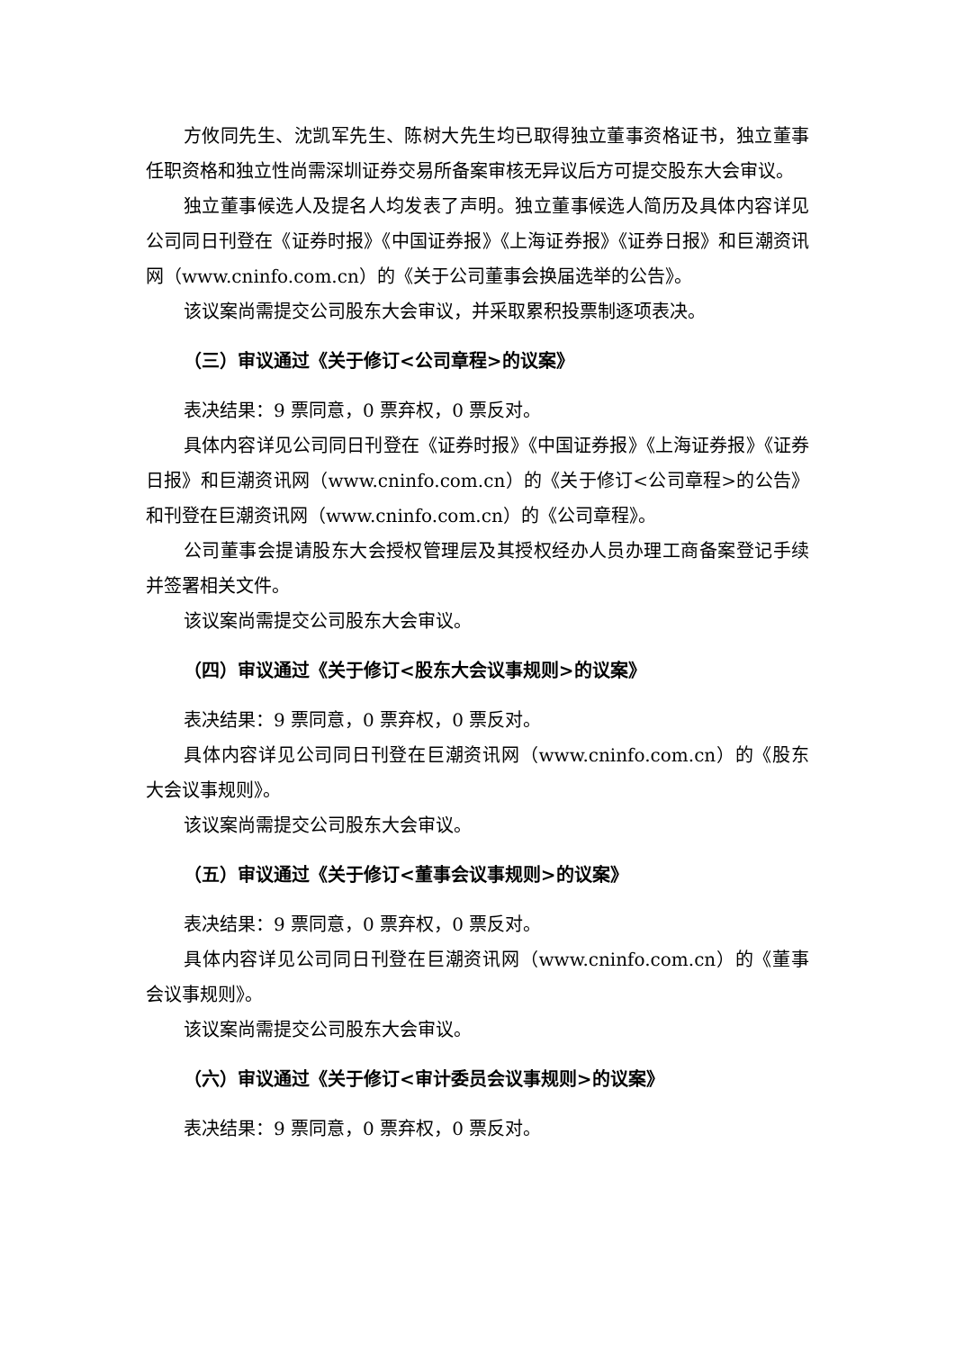方攸同先生、沈凯军先生、陈树大先生均已取得独立董事资格证书，独立董事任职资格和独立性尚需深圳证券交易所备案审核无异议后方可提交股东大会审议。
独立董事候选人及提名人均发表了声明。独立董事候选人简历及具体内容详见公司同日刊登在《证券时报》《中国证券报》《上海证券报》《证券日报》和巨潮资讯网（www.cninfo.com.cn）的《关于公司董事会换届选举的公告》。
该议案尚需提交公司股东大会审议，并采取累积投票制逐项表决。
（三）审议通过《关于修订<公司章程>的议案》
表决结果：9 票同意，0 票弃权，0 票反对。
具体内容详见公司同日刊登在《证券时报》《中国证券报》《上海证券报》《证券日报》和巨潮资讯网（www.cninfo.com.cn）的《关于修订<公司章程>的公告》和刊登在巨潮资讯网（www.cninfo.com.cn）的《公司章程》。
公司董事会提请股东大会授权管理层及其授权经办人员办理工商备案登记手续并签署相关文件。
该议案尚需提交公司股东大会审议。
（四）审议通过《关于修订<股东大会议事规则>的议案》
表决结果：9 票同意，0 票弃权，0 票反对。
具体内容详见公司同日刊登在巨潮资讯网（www.cninfo.com.cn）的《股东大会议事规则》。
该议案尚需提交公司股东大会审议。
（五）审议通过《关于修订<董事会议事规则>的议案》
表决结果：9 票同意，0 票弃权，0 票反对。
具体内容详见公司同日刊登在巨潮资讯网（www.cninfo.com.cn）的《董事会议事规则》。
该议案尚需提交公司股东大会审议。
（六）审议通过《关于修订<审计委员会议事规则>的议案》
表决结果：9 票同意，0 票弃权，0 票反对。